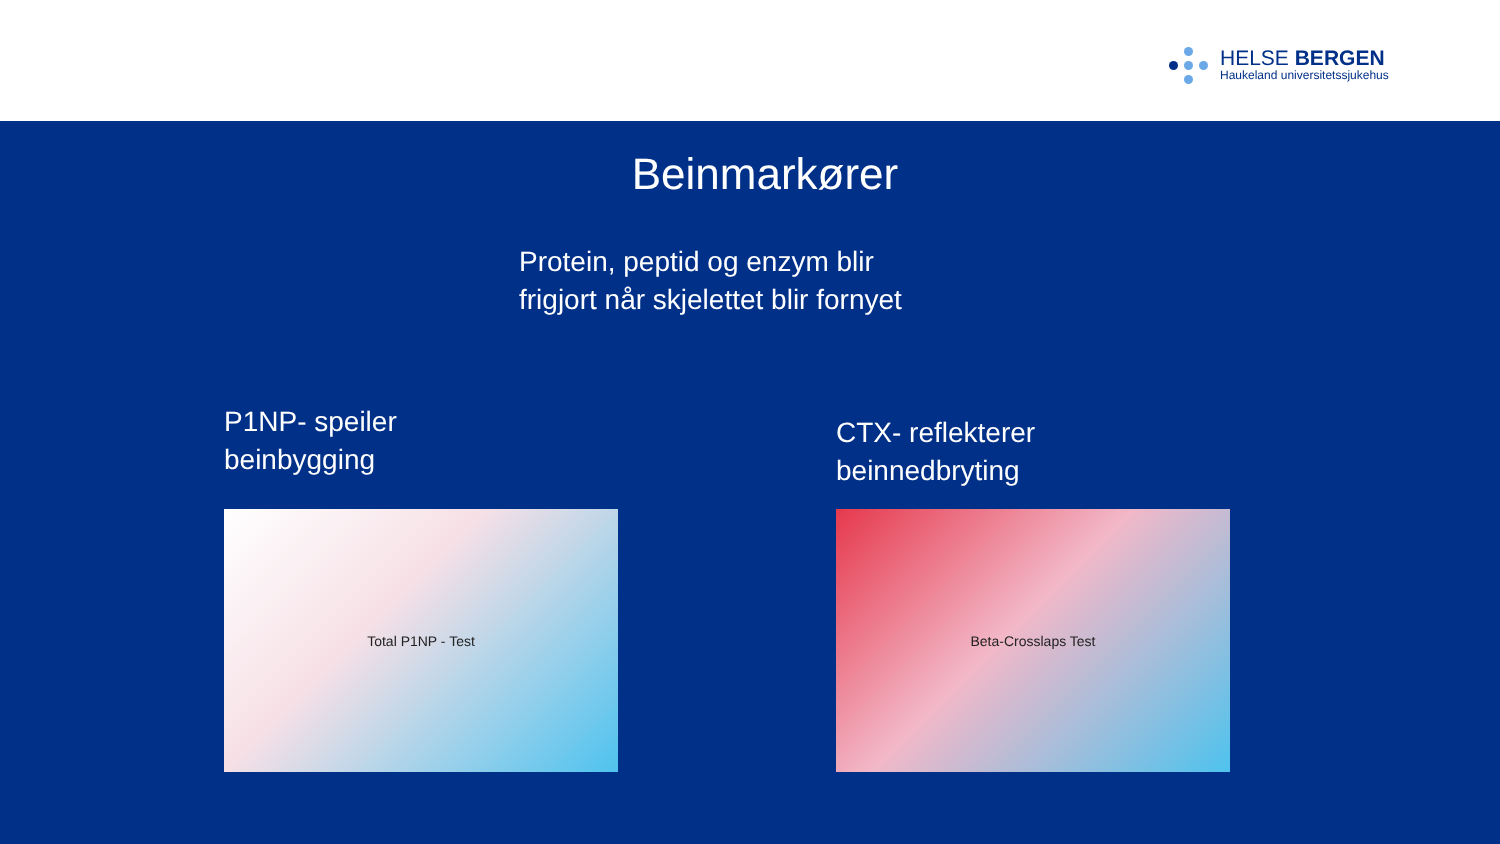HELSE BERGEN
Haukeland universitetssjukehus
Beinmarkører
Protein, peptid og enzym blir
frigjort når skjelettet blir fornyet
P1NP- speiler
beinbygging
Total P1NP - Test
CTX- reflekterer
beinnedbryting
Beta-Crosslaps Test